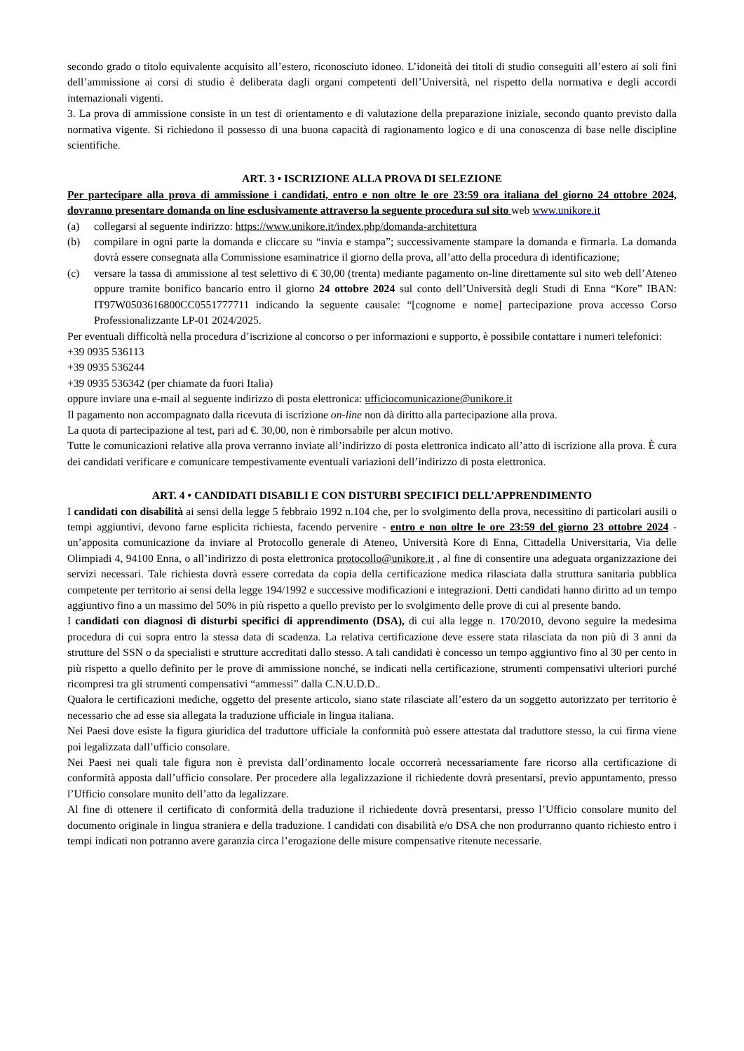secondo grado o titolo equivalente acquisito all’estero, riconosciuto idoneo. L’idoneità dei titoli di studio conseguiti all’estero ai soli fini dell’ammissione ai corsi di studio è deliberata dagli organi competenti dell’Università, nel rispetto della normativa e degli accordi internazionali vigenti.
3. La prova di ammissione consiste in un test di orientamento e di valutazione della preparazione iniziale, secondo quanto previsto dalla normativa vigente. Si richiedono il possesso di una buona capacità di ragionamento logico e di una conoscenza di base nelle discipline scientifiche.
ART. 3 • ISCRIZIONE ALLA PROVA DI SELEZIONE
Per partecipare alla prova di ammissione i candidati, entro e non oltre le ore 23:59 ora italiana del giorno 24 ottobre 2024, dovranno presentare domanda on line esclusivamente attraverso la seguente procedura sul sito web www.unikore.it
(a) collegarsi al seguente indirizzo: https://www.unikore.it/index.php/domanda-architettura
(b) compilare in ogni parte la domanda e cliccare su “invia e stampa”; successivamente stampare la domanda e firmarla. La domanda dovrà essere consegnata alla Commissione esaminatrice il giorno della prova, all’atto della procedura di identificazione;
(c) versare la tassa di ammissione al test selettivo di € 30,00 (trenta) mediante pagamento on-line direttamente sul sito web dell’Ateneo oppure tramite bonifico bancario entro il giorno 24 ottobre 2024 sul conto dell’Università degli Studi di Enna “Kore” IBAN: IT97W0503616800CC0551777711 indicando la seguente causale: “[cognome e nome] partecipazione prova accesso Corso Professionalizzante LP-01 2024/2025.
Per eventuali difficoltà nella procedura d’iscrizione al concorso o per informazioni e supporto, è possibile contattare i numeri telefonici:
+39 0935 536113
+39 0935 536244
+39 0935 536342 (per chiamate da fuori Italia)
oppure inviare una e-mail al seguente indirizzo di posta elettronica: ufficiocomunicazione@unikore.it
Il pagamento non accompagnato dalla ricevuta di iscrizione on-line non dà diritto alla partecipazione alla prova.
La quota di partecipazione al test, pari ad €. 30,00, non è rimborsabile per alcun motivo.
Tutte le comunicazioni relative alla prova verranno inviate all’indirizzo di posta elettronica indicato all’atto di iscrizione alla prova. È cura dei candidati verificare e comunicare tempestivamente eventuali variazioni dell’indirizzo di posta elettronica.
ART. 4 • CANDIDATI DISABILI E CON DISTURBI SPECIFICI DELL’APPRENDIMENTO
I candidati con disabilità ai sensi della legge 5 febbraio 1992 n.104 che, per lo svolgimento della prova, necessitino di particolari ausili o tempi aggiuntivi, devono farne esplicita richiesta, facendo pervenire - entro e non oltre le ore 23:59 del giorno 23 ottobre 2024 - un’apposita comunicazione da inviare al Protocollo generale di Ateneo, Università Kore di Enna, Cittadella Universitaria, Via delle Olimpiadi 4, 94100 Enna, o all’indirizzo di posta elettronica protocollo@unikore.it , al fine di consentire una adeguata organizzazione dei servizi necessari. Tale richiesta dovrà essere corredata da copia della certificazione medica rilasciata dalla struttura sanitaria pubblica competente per territorio ai sensi della legge 194/1992 e successive modificazioni e integrazioni. Detti candidati hanno diritto ad un tempo aggiuntivo fino a un massimo del 50% in più rispetto a quello previsto per lo svolgimento delle prove di cui al presente bando.
I candidati con diagnosi di disturbi specifici di apprendimento (DSA), di cui alla legge n. 170/2010, devono seguire la medesima procedura di cui sopra entro la stessa data di scadenza. La relativa certificazione deve essere stata rilasciata da non più di 3 anni da strutture del SSN o da specialisti e strutture accreditati dallo stesso. A tali candidati è concesso un tempo aggiuntivo fino al 30 per cento in più rispetto a quello definito per le prove di ammissione nonché, se indicati nella certificazione, strumenti compensativi ulteriori purché ricompresi tra gli strumenti compensativi “ammessi” dalla C.N.U.D.D..
Qualora le certificazioni mediche, oggetto del presente articolo, siano state rilasciate all’estero da un soggetto autorizzato per territorio è necessario che ad esse sia allegata la traduzione ufficiale in lingua italiana.
Nei Paesi dove esiste la figura giuridica del traduttore ufficiale la conformità può essere attestata dal traduttore stesso, la cui firma viene poi legalizzata dall’ufficio consolare.
Nei Paesi nei quali tale figura non è prevista dall’ordinamento locale occorrerà necessariamente fare ricorso alla certificazione di conformità apposta dall’ufficio consolare. Per procedere alla legalizzazione il richiedente dovrà presentarsi, previo appuntamento, presso l’Ufficio consolare munito dell’atto da legalizzare.
Al fine di ottenere il certificato di conformità della traduzione il richiedente dovrà presentarsi, presso l’Ufficio consolare munito del documento originale in lingua straniera e della traduzione. I candidati con disabilità e/o DSA che non produrranno quanto richiesto entro i tempi indicati non potranno avere garanzia circa l’erogazione delle misure compensative ritenute necessarie.